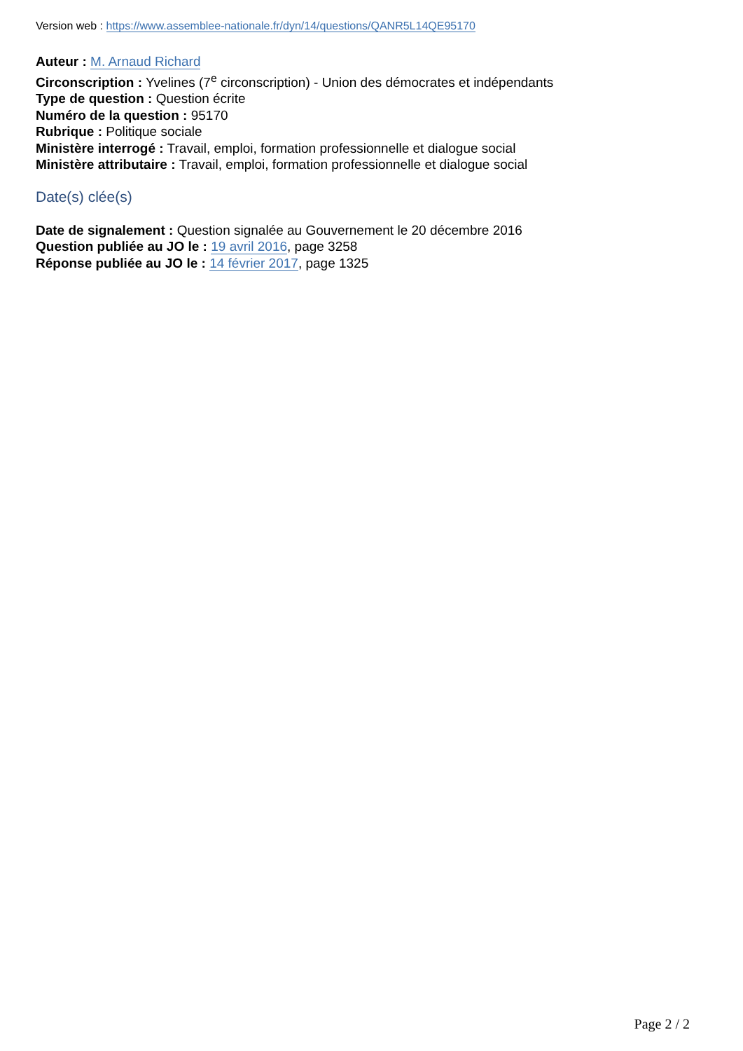Version web : https://www.assemblee-nationale.fr/dyn/14/questions/QANR5L14QE95170
Auteur : M. Arnaud Richard
Circonscription : Yvelines (7<sup>e</sup> circonscription) - Union des démocrates et indépendants
Type de question : Question écrite
Numéro de la question : 95170
Rubrique : Politique sociale
Ministère interrogé : Travail, emploi, formation professionnelle et dialogue social
Ministère attributaire : Travail, emploi, formation professionnelle et dialogue social
Date(s) clée(s)
Date de signalement : Question signalée au Gouvernement le 20 décembre 2016
Question publiée au JO le : 19 avril 2016, page 3258
Réponse publiée au JO le : 14 février 2017, page 1325
Page 2 / 2